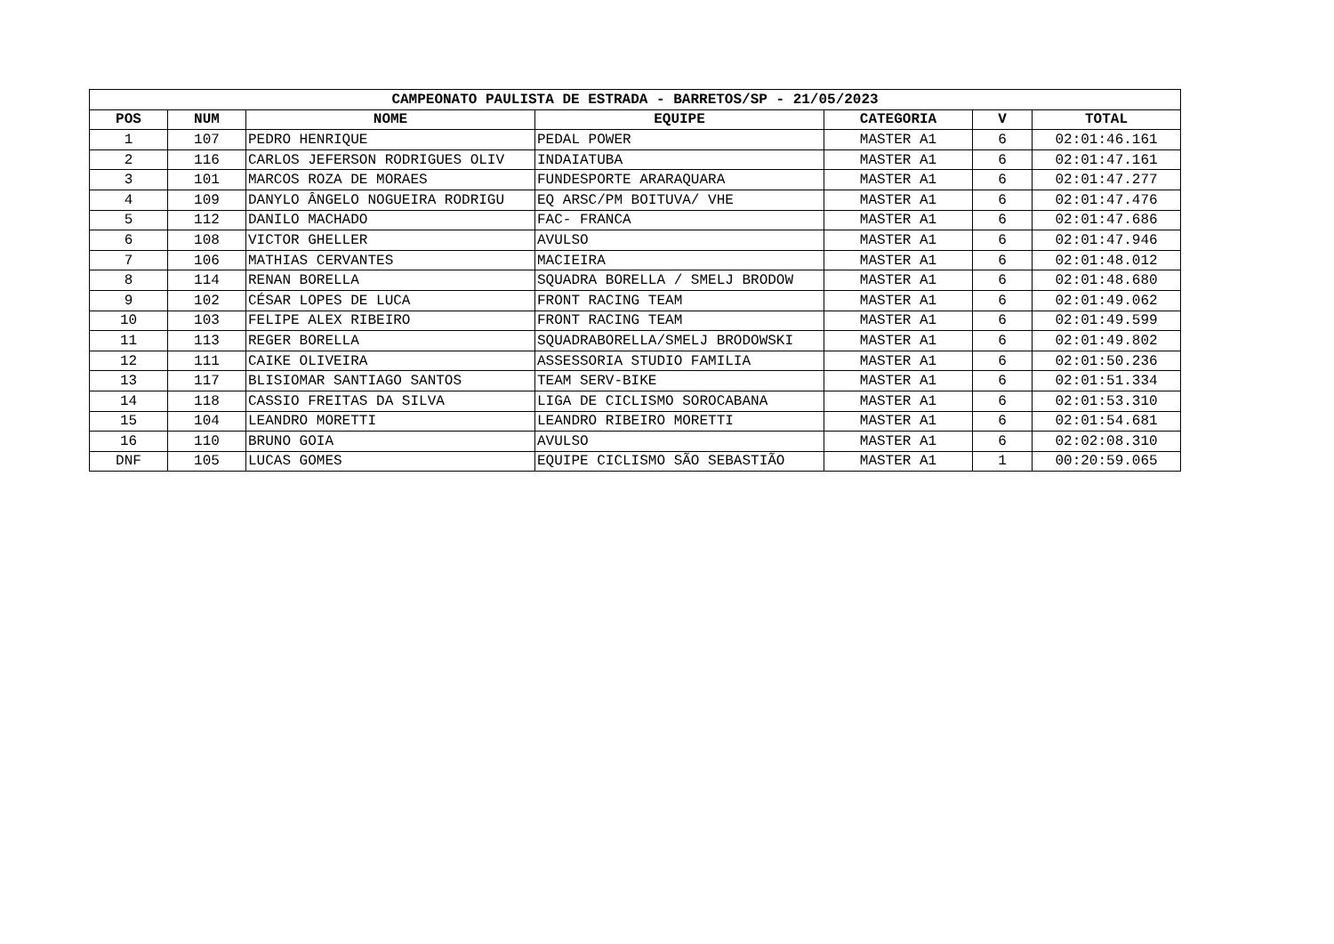| CAMPEONATO PAULISTA DE ESTRADA - BARRETOS/SP - 21/05/2023 | | | | | | |
| --- | --- | --- | --- | --- | --- | --- |
| POS | NUM | NOME | EQUIPE | CATEGORIA | V | TOTAL |
| 1 | 107 | PEDRO HENRIQUE | PEDAL POWER | MASTER A1 | 6 | 02:01:46.161 |
| 2 | 116 | CARLOS JEFERSON RODRIGUES OLIV | INDAIATUBA | MASTER A1 | 6 | 02:01:47.161 |
| 3 | 101 | MARCOS ROZA DE MORAES | FUNDESPORTE ARARAQUARA | MASTER A1 | 6 | 02:01:47.277 |
| 4 | 109 | DANYLO ÂNGELO NOGUEIRA RODRIGU | EQ ARSC/PM BOITUVA/ VHE | MASTER A1 | 6 | 02:01:47.476 |
| 5 | 112 | DANILO MACHADO | FAC- FRANCA | MASTER A1 | 6 | 02:01:47.686 |
| 6 | 108 | VICTOR GHELLER | AVULSO | MASTER A1 | 6 | 02:01:47.946 |
| 7 | 106 | MATHIAS CERVANTES | MACIEIRA | MASTER A1 | 6 | 02:01:48.012 |
| 8 | 114 | RENAN BORELLA | SQUADRA BORELLA / SMELJ BRODOW | MASTER A1 | 6 | 02:01:48.680 |
| 9 | 102 | CÉSAR LOPES DE LUCA | FRONT RACING TEAM | MASTER A1 | 6 | 02:01:49.062 |
| 10 | 103 | FELIPE ALEX RIBEIRO | FRONT RACING TEAM | MASTER A1 | 6 | 02:01:49.599 |
| 11 | 113 | REGER BORELLA | SQUADRABORELLA/SMELJ BRODOWSKI | MASTER A1 | 6 | 02:01:49.802 |
| 12 | 111 | CAIKE OLIVEIRA | ASSESSORIA STUDIO FAMILIA | MASTER A1 | 6 | 02:01:50.236 |
| 13 | 117 | BLISIOMAR SANTIAGO SANTOS | TEAM SERV-BIKE | MASTER A1 | 6 | 02:01:51.334 |
| 14 | 118 | CASSIO FREITAS DA SILVA | LIGA DE CICLISMO SOROCABANA | MASTER A1 | 6 | 02:01:53.310 |
| 15 | 104 | LEANDRO MORETTI | LEANDRO RIBEIRO MORETTI | MASTER A1 | 6 | 02:01:54.681 |
| 16 | 110 | BRUNO GOIA | AVULSO | MASTER A1 | 6 | 02:02:08.310 |
| DNF | 105 | LUCAS GOMES | EQUIPE CICLISMO SÃO SEBASTIÃO | MASTER A1 | 1 | 00:20:59.065 |